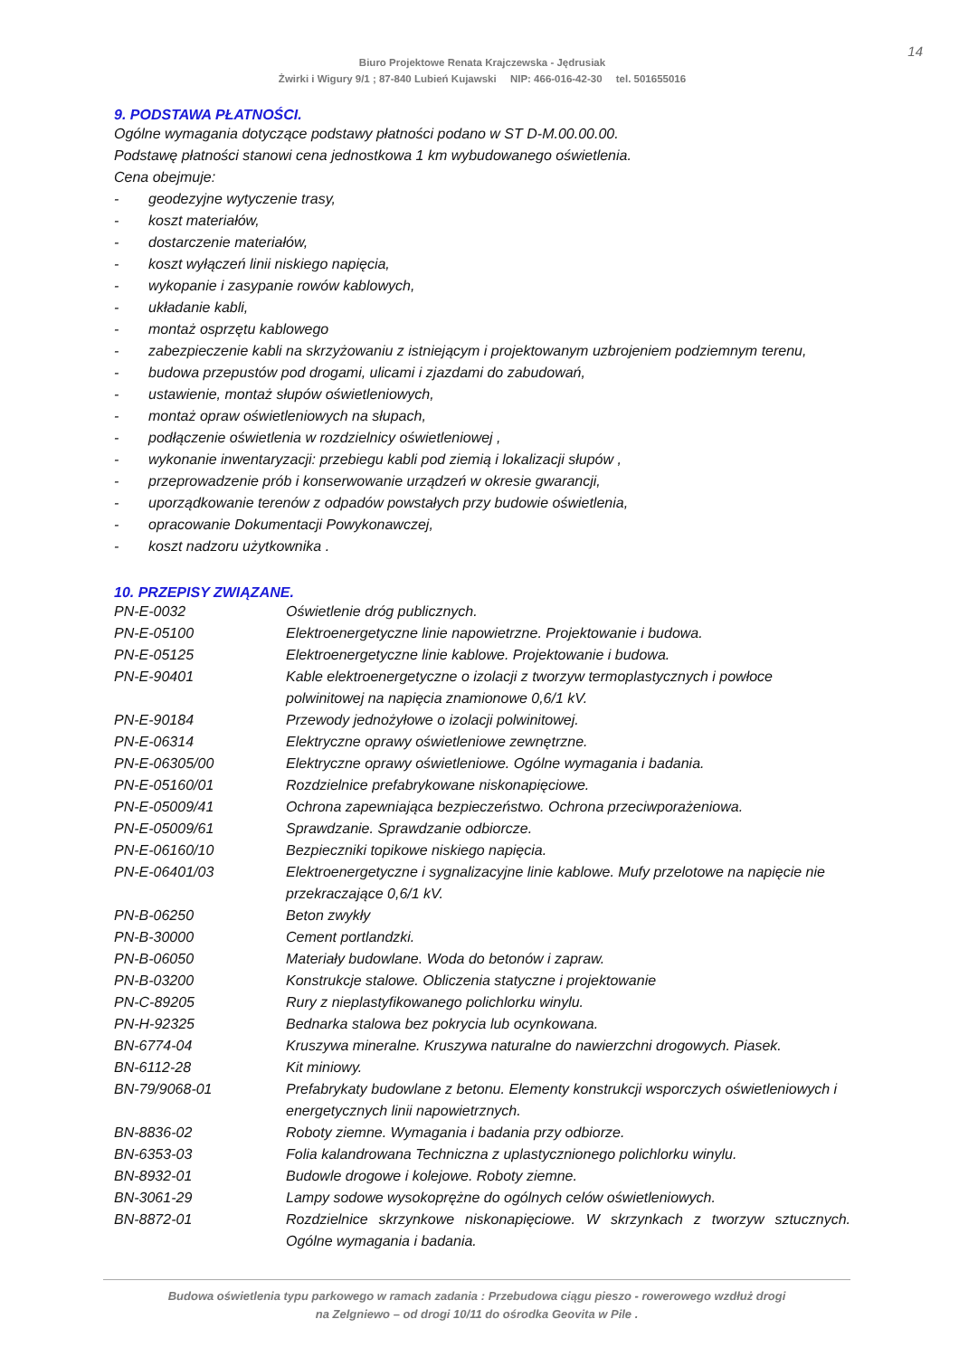14
Biuro Projektowe Renata Krajczewska - Jędrusiak
Żwirki i Wigury 9/1 ; 87-840 Lubień Kujawski NIP: 466-016-42-30 tel. 501655016
9. PODSTAWA PŁATNOŚCI.
Ogólne wymagania dotyczące podstawy płatności podano w ST D-M.00.00.00.
Podstawę płatności stanowi cena jednostkowa 1 km wybudowanego oświetlenia.
Cena obejmuje:
- geodezyjne wytyczenie trasy,
- koszt materiałów,
- dostarczenie materiałów,
- koszt wyłączeń linii niskiego napięcia,
- wykopanie i zasypanie rowów kablowych,
- układanie kabli,
- montaż osprzętu kablowego
- zabezpieczenie kabli na skrzyżowaniu z istniejącym i projektowanym uzbrojeniem podziemnym terenu,
- budowa przepustów pod drogami, ulicami i zjazdami do zabudowań,
- ustawienie, montaż słupów oświetleniowych,
- montaż opraw oświetleniowych na słupach,
- podłączenie oświetlenia w rozdzielnicy oświetleniowej ,
- wykonanie inwentaryzacji: przebiegu kabli pod ziemią i lokalizacji słupów ,
- przeprowadzenie prób i konserwowanie urządzeń w okresie gwarancji,
- uporządkowanie terenów z odpadów powstałych przy budowie oświetlenia,
- opracowanie Dokumentacji Powykonawczej,
- koszt nadzoru użytkownika .
10. PRZEPISY ZWIĄZANE.
| PN-E-0032 | Oświetlenie dróg publicznych. |
| PN-E-05100 | Elektroenergetyczne linie napowietrzne. Projektowanie i budowa. |
| PN-E-05125 | Elektroenergetyczne linie kablowe. Projektowanie i budowa. |
| PN-E-90401 | Kable elektroenergetyczne o izolacji z tworzyw termoplastycznych i powłoce polwinitowej na napięcia znamionowe 0,6/1 kV. |
| PN-E-90184 | Przewody jednożyłowe o izolacji polwinitowej. |
| PN-E-06314 | Elektryczne oprawy oświetleniowe zewnętrzne. |
| PN-E-06305/00 | Elektryczne oprawy oświetleniowe. Ogólne wymagania i badania. |
| PN-E-05160/01 | Rozdzielnice prefabrykowane niskonapięciowe. |
| PN-E-05009/41 | Ochrona zapewniająca bezpieczeństwo. Ochrona przeciwporażeniowa. |
| PN-E-05009/61 | Sprawdzanie. Sprawdzanie odbiorcze. |
| PN-E-06160/10 | Bezpieczniki topikowe niskiego napięcia. |
| PN-E-06401/03 | Elektroenergetyczne i sygnalizacyjne linie kablowe. Mufy przelotowe na napięcie nie przekraczające 0,6/1 kV. |
| PN-B-06250 | Beton zwykły |
| PN-B-30000 | Cement portlandzki. |
| PN-B-06050 | Materiały budowlane. Woda do betonów i zapraw. |
| PN-B-03200 | Konstrukcje stalowe. Obliczenia statyczne i projektowanie |
| PN-C-89205 | Rury z nieplastyfikowanego polichlorku winylu. |
| PN-H-92325 | Bednarka stalowa bez pokrycia lub ocynkowana. |
| BN-6774-04 | Kruszywa mineralne. Kruszywa naturalne do nawierzchni drogowych. Piasek. |
| BN-6112-28 | Kit miniowy. |
| BN-79/9068-01 | Prefabrykaty budowlane z betonu. Elementy konstrukcji wsporczych oświetleniowych i energetycznych linii napowietrznych. |
| BN-8836-02 | Roboty ziemne. Wymagania i badania przy odbiorze. |
| BN-6353-03 | Folia kalandrowana Techniczna z uplastycznionego polichlorku winylu. |
| BN-8932-01 | Budowle drogowe i kolejowe. Roboty ziemne. |
| BN-3061-29 | Lampy sodowe wysokoprężne do ogólnych celów oświetleniowych. |
| BN-8872-01 | Rozdzielnice skrzynkowe niskonapięciowe. W skrzynkach z tworzyw sztucznych. Ogólne wymagania i badania. |
Budowa oświetlenia typu parkowego w ramach zadania : Przebudowa ciągu pieszo - rowerowego wzdłuż drogi
na Zelgniewo – od drogi 10/11 do ośrodka Geovita w Pile .